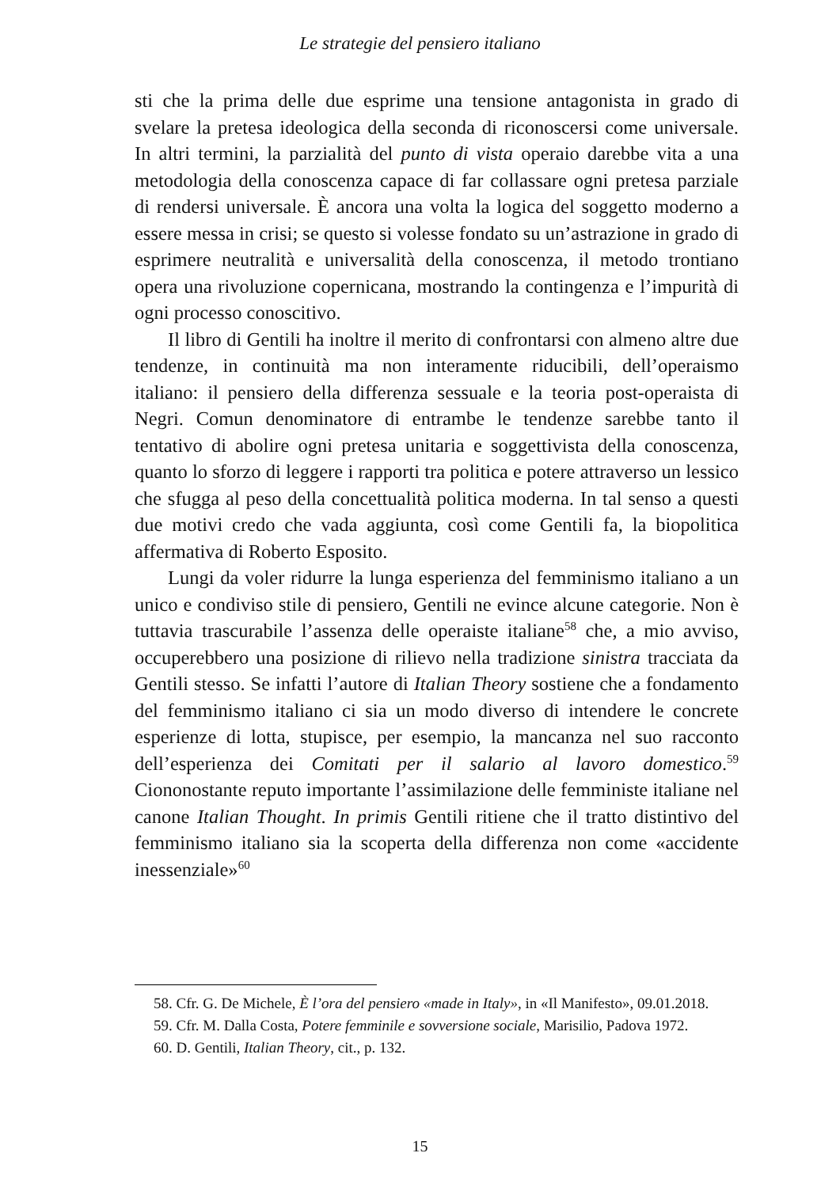Le strategie del pensiero italiano
sti che la prima delle due esprime una tensione antagonista in grado di svelare la pretesa ideologica della seconda di riconoscersi come universale. In altri termini, la parzialità del punto di vista operaio darebbe vita a una metodologia della conoscenza capace di far collassare ogni pretesa parziale di rendersi universale. È ancora una volta la logica del soggetto moderno a essere messa in crisi; se questo si volesse fondato su un’astrazione in grado di esprimere neutralità e universalità della conoscenza, il metodo trontiano opera una rivoluzione copernicana, mostrando la contingenza e l’impurità di ogni processo conoscitivo.
Il libro di Gentili ha inoltre il merito di confrontarsi con almeno altre due tendenze, in continuità ma non interamente riducibili, dell’operaismo italiano: il pensiero della differenza sessuale e la teoria post-operaista di Negri. Comun denominatore di entrambe le tendenze sarebbe tanto il tentativo di abolire ogni pretesa unitaria e soggettivista della conoscenza, quanto lo sforzo di leggere i rapporti tra politica e potere attraverso un lessico che sfugga al peso della concettualità politica moderna. In tal senso a questi due motivi credo che vada aggiunta, così come Gentili fa, la biopolitica affermativa di Roberto Esposito.
Lungi da voler ridurre la lunga esperienza del femminismo italiano a un unico e condiviso stile di pensiero, Gentili ne evince alcune categorie. Non è tuttavia trascurabile l’assenza delle operaiste italiane<sup>58</sup> che, a mio avviso, occuperebbero una posizione di rilievo nella tradizione sinistra tracciata da Gentili stesso. Se infatti l’autore di Italian Theory sostiene che a fondamento del femminismo italiano ci sia un modo diverso di intendere le concrete esperienze di lotta, stupisce, per esempio, la mancanza nel suo racconto dell’esperienza dei Comitati per il salario al lavoro domestico.<sup>59</sup> Ciononostante reputo importante l’assimilazione delle femministe italiane nel canone Italian Thought. In primis Gentili ritiene che il tratto distintivo del femminismo italiano sia la scoperta della differenza non come «accidente inessenziale»<sup>60</sup>
58. Cfr. G. De Michele, È l’ora del pensiero «made in Italy», in «Il Manifesto», 09.01.2018.
59. Cfr. M. Dalla Costa, Potere femminile e sovversione sociale, Marisilio, Padova 1972.
60. D. Gentili, Italian Theory, cit., p. 132.
15